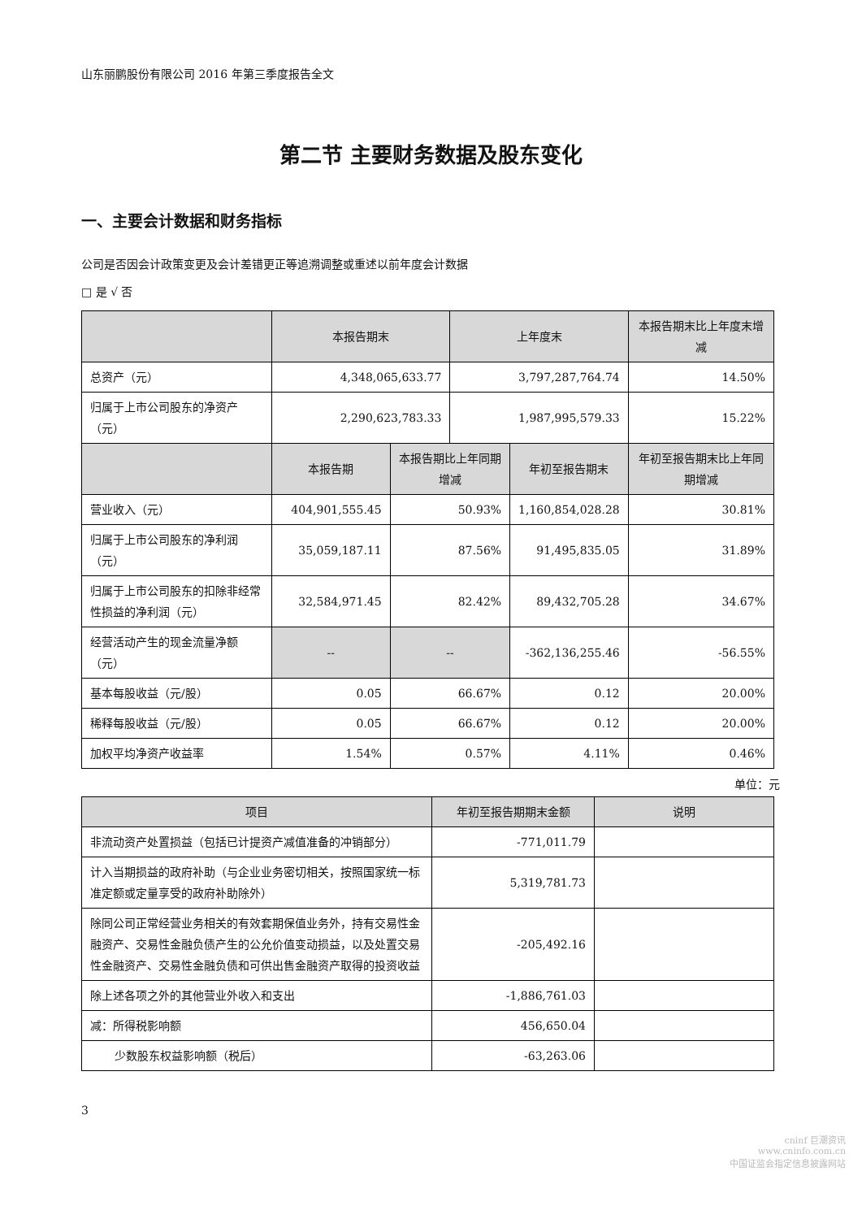山东丽鹏股份有限公司 2016 年第三季度报告全文
第二节 主要财务数据及股东变化
一、主要会计数据和财务指标
公司是否因会计政策变更及会计差错更正等追溯调整或重述以前年度会计数据
□ 是 √ 否
| | 本报告期末 | | 上年度末 | | 本报告期末比上年度末增减 |
| --- | --- | --- | --- | --- | --- |
| 总资产（元） | 4,348,065,633.77 | | 3,797,287,764.74 | | 14.50% |
| 归属于上市公司股东的净资产（元） | 2,290,623,783.33 | | 1,987,995,579.33 | | 15.22% |
| | 本报告期 | 本报告期比上年同期增减 | | 年初至报告期末 | 年初至报告期末比上年同期增减 |
| 营业收入（元） | 404,901,555.45 | 50.93% | | 1,160,854,028.28 | 30.81% |
| 归属于上市公司股东的净利润（元） | 35,059,187.11 | 87.56% | | 91,495,835.05 | 31.89% |
| 归属于上市公司股东的扣除非经常性损益的净利润（元） | 32,584,971.45 | 82.42% | | 89,432,705.28 | 34.67% |
| 经营活动产生的现金流量净额（元） | -- | -- | | -362,136,255.46 | -56.55% |
| 基本每股收益（元/股） | 0.05 | 66.67% | | 0.12 | 20.00% |
| 稀释每股收益（元/股） | 0.05 | 66.67% | | 0.12 | 20.00% |
| 加权平均净资产收益率 | 1.54% | 0.57% | | 4.11% | 0.46% |
单位：元
| 项目 | 年初至报告期期末金额 | 说明 |
| --- | --- | --- |
| 非流动资产处置损益（包括已计提资产减值准备的冲销部分） | -771,011.79 | |
| 计入当期损益的政府补助（与企业业务密切相关，按照国家统一标准定额或定量享受的政府补助除外） | 5,319,781.73 | |
| 除同公司正常经营业务相关的有效套期保值业务外，持有交易性金融资产、交易性金融负债产生的公允价值变动损益，以及处置交易性金融资产、交易性金融负债和可供出售金融资产取得的投资收益 | -205,492.16 | |
| 除上述各项之外的其他营业外收入和支出 | -1,886,761.03 | |
| 减：所得税影响额 | 456,650.04 | |
| 少数股东权益影响额（税后） | -63,263.06 | |
3
cninf 巨潮资讯
www.cninfo.com.cn
中国证监会指定信息披露网站